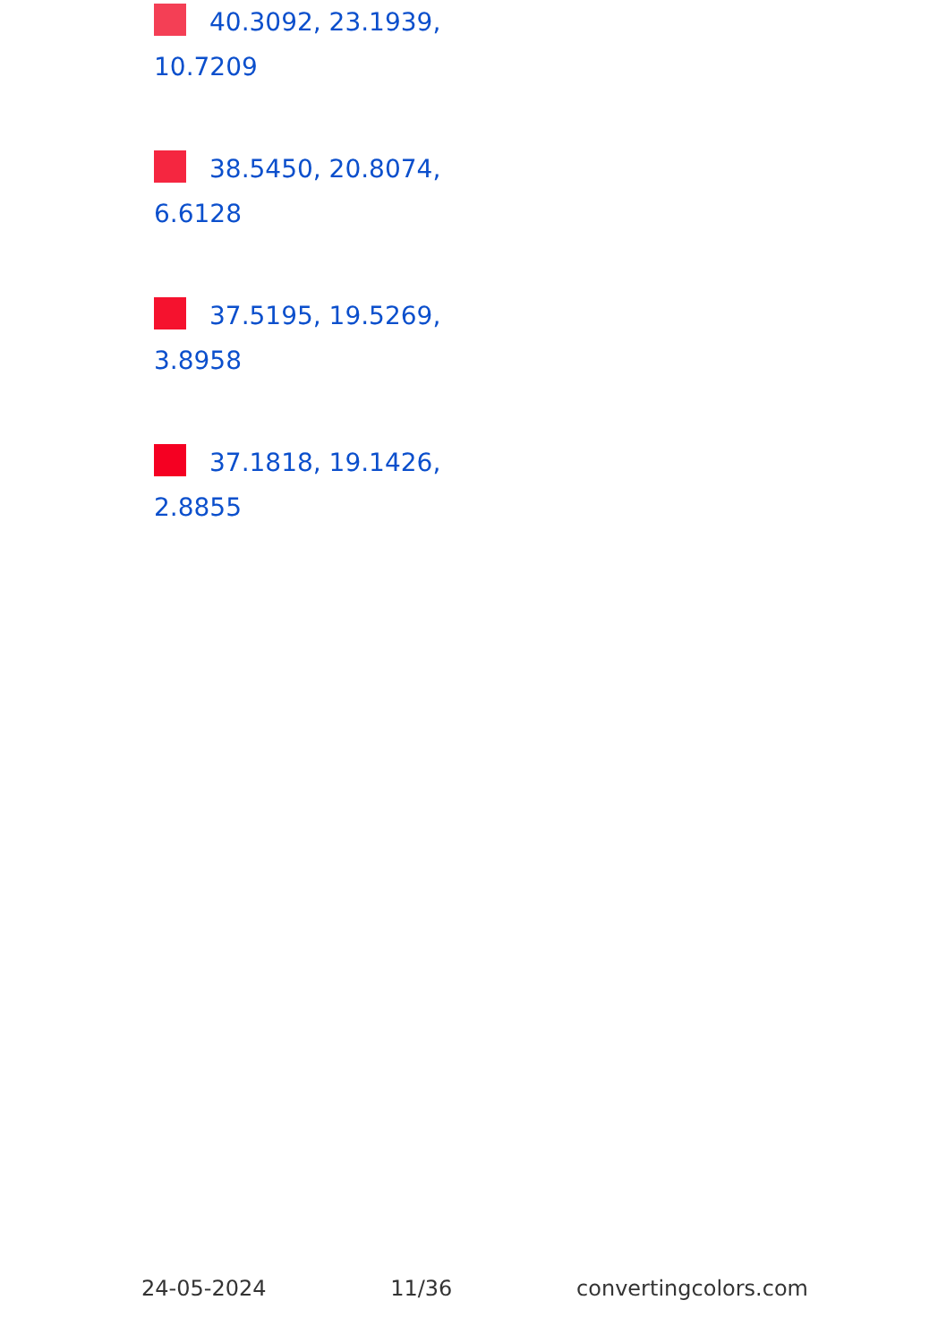40.3092, 23.1939, 10.7209
38.5450, 20.8074, 6.6128
37.5195, 19.5269, 3.8958
37.1818, 19.1426, 2.8855
24-05-2024 11/36 convertingcolors.com